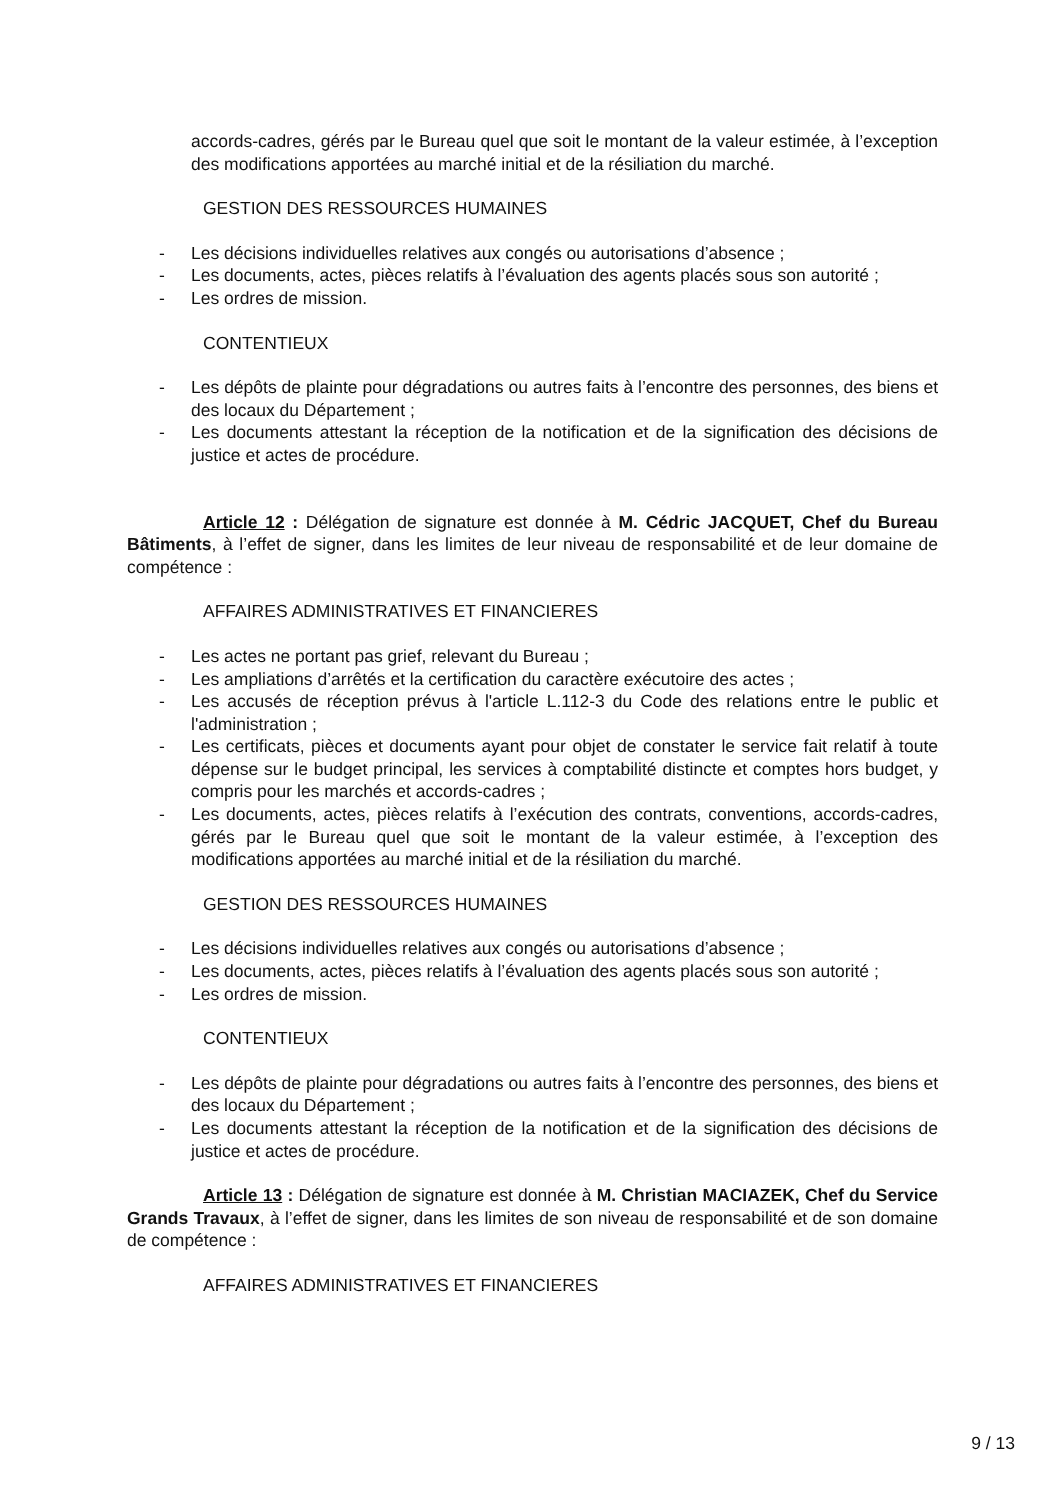accords-cadres, gérés par le Bureau quel que soit le montant de la valeur estimée, à l’exception des modifications apportées au marché initial et de la résiliation du marché.
GESTION DES RESSOURCES HUMAINES
- Les décisions individuelles relatives aux congés ou autorisations d’absence ;
- Les documents, actes, pièces relatifs à l’évaluation des agents placés sous son autorité ;
- Les ordres de mission.
CONTENTIEUX
- Les dépôts de plainte pour dégradations ou autres faits à l’encontre des personnes, des biens et des locaux du Département ;
- Les documents attestant la réception de la notification et de la signification des décisions de justice et actes de procédure.
Article 12 : Délégation de signature est donnée à M. Cédric JACQUET, Chef du Bureau Bâtiments, à l’effet de signer, dans les limites de leur niveau de responsabilité et de leur domaine de compétence :
AFFAIRES ADMINISTRATIVES ET FINANCIERES
- Les actes ne portant pas grief, relevant du Bureau ;
- Les ampliations d’arrêtés et la certification du caractère exécutoire des actes ;
- Les accusés de réception prévus à l'article L.112-3 du Code des relations entre le public et l'administration ;
- Les certificats, pièces et documents ayant pour objet de constater le service fait relatif à toute dépense sur le budget principal, les services à comptabilité distincte et comptes hors budget, y compris pour les marchés et accords-cadres ;
- Les documents, actes, pièces relatifs à l’exécution des contrats, conventions, accords-cadres, gérés par le Bureau quel que soit le montant de la valeur estimée, à l’exception des modifications apportées au marché initial et de la résiliation du marché.
GESTION DES RESSOURCES HUMAINES
- Les décisions individuelles relatives aux congés ou autorisations d’absence ;
- Les documents, actes, pièces relatifs à l’évaluation des agents placés sous son autorité ;
- Les ordres de mission.
CONTENTIEUX
- Les dépôts de plainte pour dégradations ou autres faits à l’encontre des personnes, des biens et des locaux du Département ;
- Les documents attestant la réception de la notification et de la signification des décisions de justice et actes de procédure.
Article 13 : Délégation de signature est donnée à M. Christian MACIAZEK, Chef du Service Grands Travaux, à l’effet de signer, dans les limites de son niveau de responsabilité et de son domaine de compétence :
AFFAIRES ADMINISTRATIVES ET FINANCIERES
9 / 13